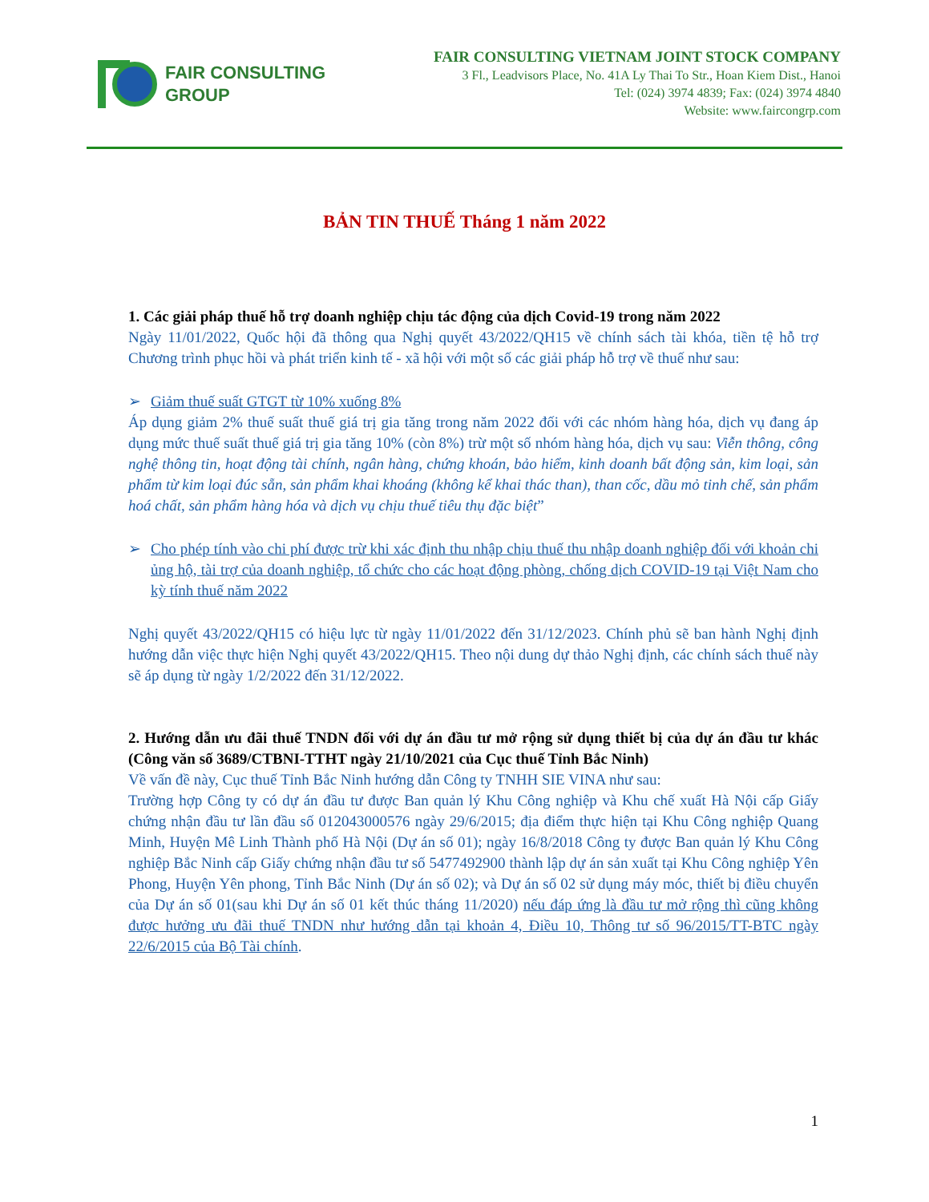FAIR CONSULTING
GROUP
FAIR CONSULTING VIETNAM JOINT STOCK COMPANY
3 Fl., Leadvisors Place, No. 41A Ly Thai To Str., Hoan Kiem Dist., Hanoi
Tel: (024) 3974 4839; Fax: (024) 3974 4840
Website: www.faircongrp.com
BẢN TIN THUẾ Tháng 1 năm 2022
1. Các giải pháp thuế hỗ trợ doanh nghiệp chịu tác động của dịch Covid-19 trong năm 2022
Ngày 11/01/2022, Quốc hội đã thông qua Nghị quyết 43/2022/QH15 về chính sách tài khóa, tiền tệ hỗ trợ Chương trình phục hồi và phát triển kinh tế - xã hội với một số các giải pháp hỗ trợ về thuế như sau:
➢ Giảm thuế suất GTGT từ 10% xuống 8%
Áp dụng giảm 2% thuế suất thuế giá trị gia tăng trong năm 2022 đối với các nhóm hàng hóa, dịch vụ đang áp dụng mức thuế suất thuế giá trị gia tăng 10% (còn 8%) trừ một số nhóm hàng hóa, dịch vụ sau: Viễn thông, công nghệ thông tin, hoạt động tài chính, ngân hàng, chứng khoán, bảo hiểm, kinh doanh bất động sản, kim loại, sản phẩm từ kim loại đúc sẵn, sản phẩm khai khoáng (không kể khai thác than), than cốc, dầu mỏ tinh chế, sản phẩm hoá chất, sản phẩm hàng hóa và dịch vụ chịu thuế tiêu thụ đặc biệt”
➢ Cho phép tính vào chi phí được trừ khi xác định thu nhập chịu thuế thu nhập doanh nghiệp đối với khoản chi ủng hộ, tài trợ của doanh nghiệp, tổ chức cho các hoạt động phòng, chống dịch COVID-19 tại Việt Nam cho kỳ tính thuế năm 2022
Nghị quyết 43/2022/QH15 có hiệu lực từ ngày 11/01/2022 đến 31/12/2023. Chính phủ sẽ ban hành Nghị định hướng dẫn việc thực hiện Nghị quyết 43/2022/QH15. Theo nội dung dự thảo Nghị định, các chính sách thuế này sẽ áp dụng từ ngày 1/2/2022 đến 31/12/2022.
2. Hướng dẫn ưu đãi thuế TNDN đối với dự án đầu tư mở rộng sử dụng thiết bị của dự án đầu tư khác (Công văn số 3689/CTBNI-TTHT ngày 21/10/2021 của Cục thuế Tỉnh Bắc Ninh)
Về vấn đề này, Cục thuế Tỉnh Bắc Ninh hướng dẫn Công ty TNHH SIE VINA như sau:
Trường hợp Công ty có dự án đầu tư được Ban quản lý Khu Công nghiệp và Khu chế xuất Hà Nội cấp Giấy chứng nhận đầu tư lần đầu số 012043000576 ngày 29/6/2015; địa điểm thực hiện tại Khu Công nghiệp Quang Minh, Huyện Mê Linh Thành phố Hà Nội (Dự án số 01); ngày 16/8/2018 Công ty được Ban quản lý Khu Công nghiệp Bắc Ninh cấp Giấy chứng nhận đầu tư số 5477492900 thành lập dự án sản xuất tại Khu Công nghiệp Yên Phong, Huyện Yên phong, Tỉnh Bắc Ninh (Dự án số 02); và Dự án số 02 sử dụng máy móc, thiết bị điều chuyển của Dự án số 01(sau khi Dự án số 01 kết thúc tháng 11/2020) nếu đáp ứng là đầu tư mở rộng thì cũng không được hưởng ưu đãi thuế TNDN như hướng dẫn tại khoản 4, Điều 10, Thông tư số 96/2015/TT-BTC ngày 22/6/2015 của Bộ Tài chính.
1